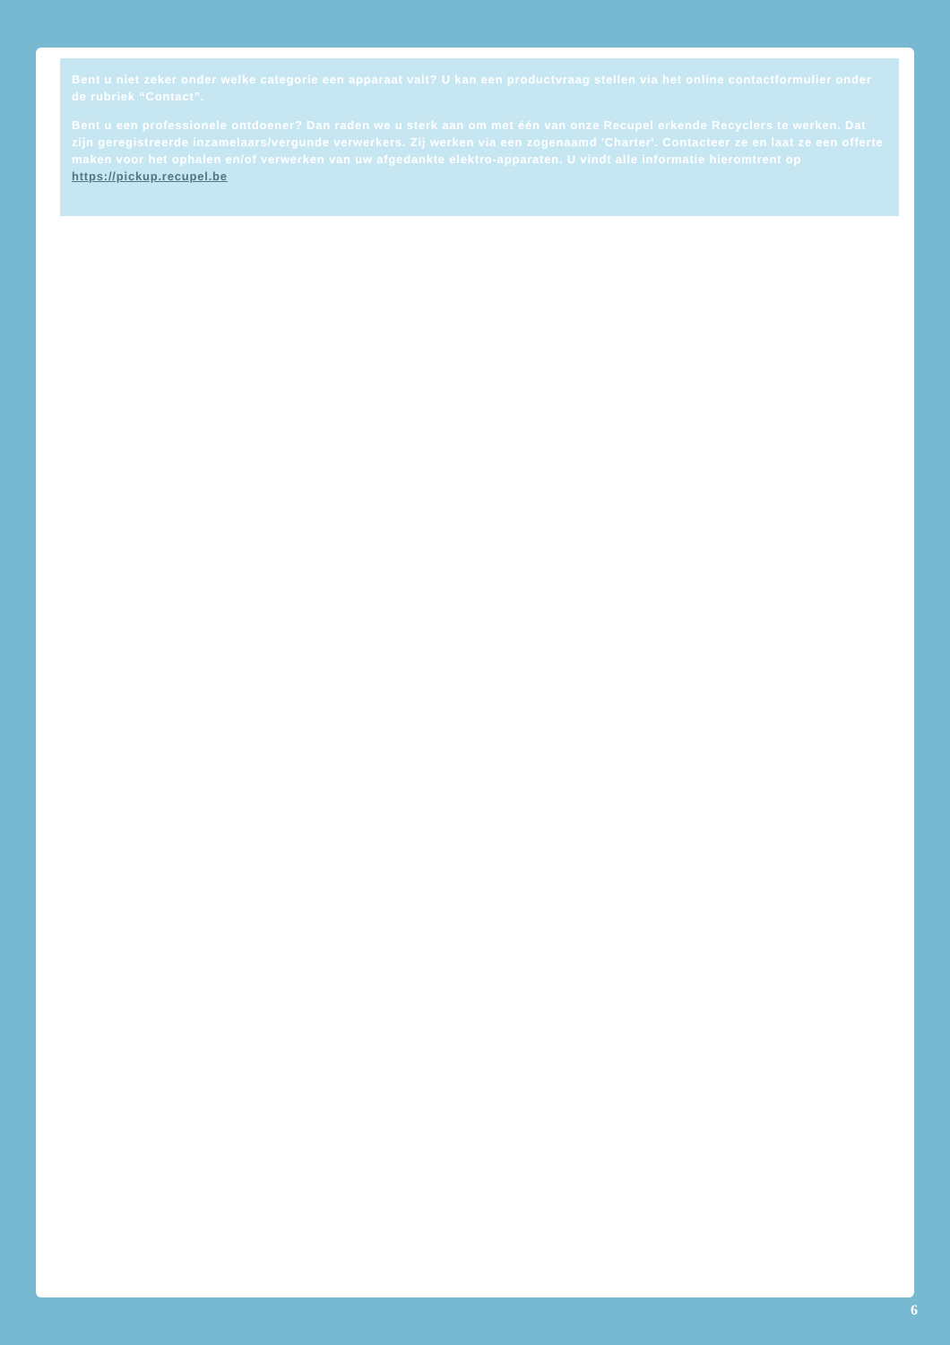Bent u niet zeker onder welke categorie een apparaat valt? U kan een productvraag stellen via het online contactformulier onder de rubriek “Contact”.
Bent u een professionele ontdoener? Dan raden we u sterk aan om met één van onze Recupel erkende Recyclers te werken. Dat zijn geregistreerde inzamelaars/vergunde verwerkers. Zij werken via een zogenaamd 'Charter'. Contacteer ze en laat ze een offerte maken voor het ophalen en/of verwerken van uw afgedankte elektro-apparaten. U vindt alle informatie hieromtrent op https://pickup.recupel.be
6